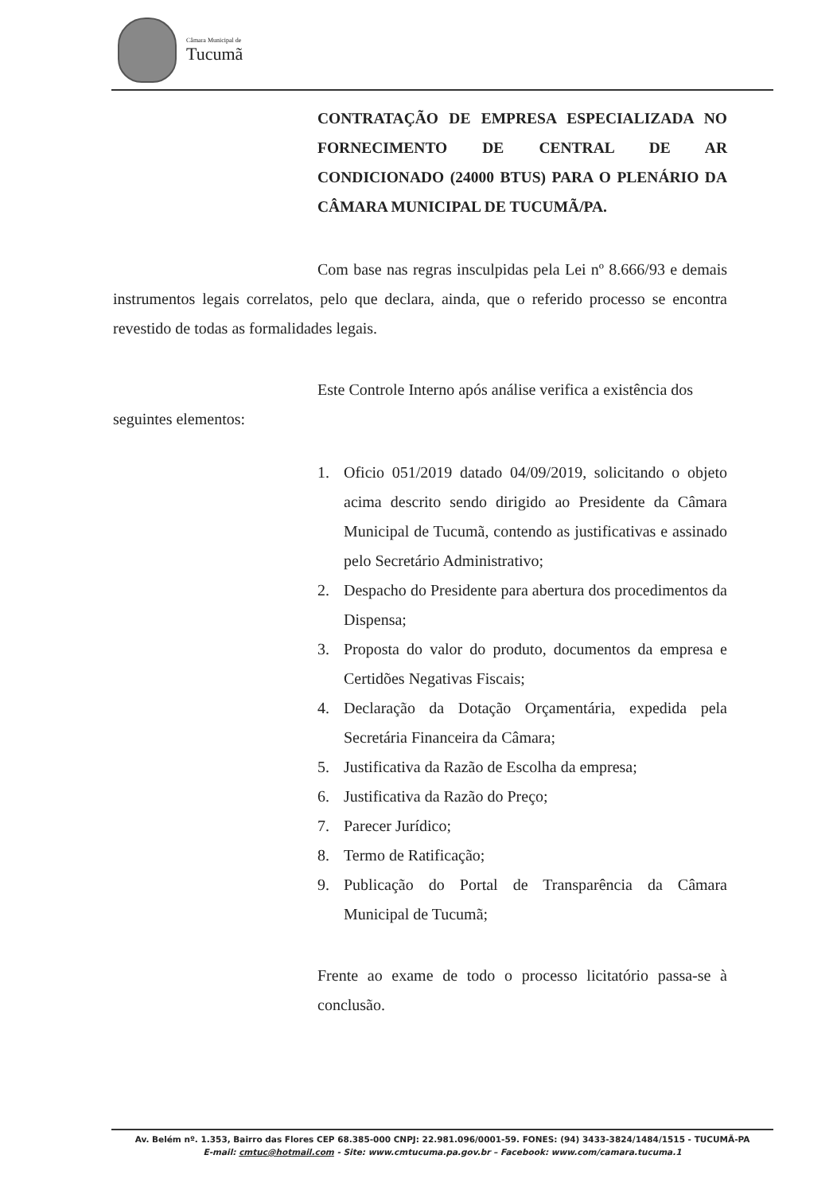Câmara Municipal de
Tucumã
CONTRATAÇÃO DE EMPRESA ESPECIALIZADA NO FORNECIMENTO DE CENTRAL DE AR CONDICIONADO (24000 BTUS) PARA O PLENÁRIO DA CÂMARA MUNICIPAL DE TUCUMÃ/PA.
Com base nas regras insculpidas pela Lei nº 8.666/93 e demais instrumentos legais correlatos, pelo que declara, ainda, que o referido processo se encontra revestido de todas as formalidades legais.
Este Controle Interno após análise verifica a existência dos
seguintes elementos:
1. Oficio 051/2019 datado 04/09/2019, solicitando o objeto acima descrito sendo dirigido ao Presidente da Câmara Municipal de Tucumã, contendo as justificativas e assinado pelo Secretário Administrativo;
2. Despacho do Presidente para abertura dos procedimentos da Dispensa;
3. Proposta do valor do produto, documentos da empresa e Certidões Negativas Fiscais;
4. Declaração da Dotação Orçamentária, expedida pela Secretária Financeira da Câmara;
5. Justificativa da Razão de Escolha da empresa;
6. Justificativa da Razão do Preço;
7. Parecer Jurídico;
8. Termo de Ratificação;
9. Publicação do Portal de Transparência da Câmara Municipal de Tucumã;
Frente ao exame de todo o processo licitatório passa-se à conclusão.
Av. Belém nº. 1.353, Bairro das Flores CEP 68.385-000 CNPJ: 22.981.096/0001-59. FONES: (94) 3433-3824/1484/1515 - TUCUMÃ-PA
E-mail: cmtuc@hotmail.com - Site: www.cmtucuma.pa.gov.br – Facebook: www.com/camara.tucuma.1